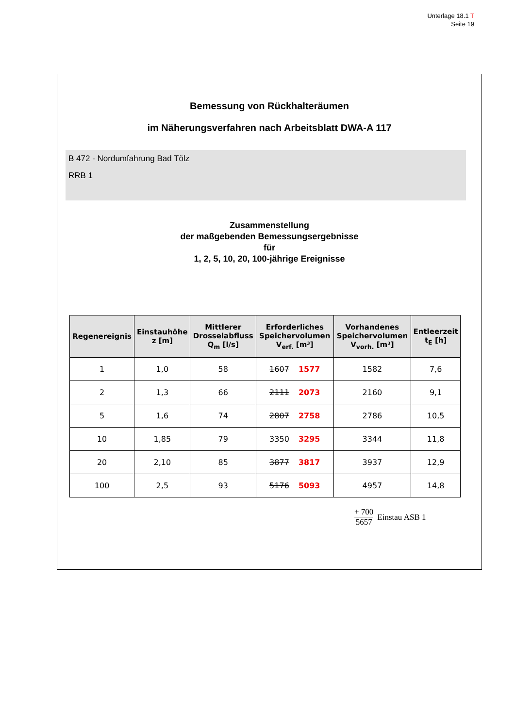Unterlage 18.1 T
Seite 19
Bemessung von Rückhalteräumen
im Näherungsverfahren nach Arbeitsblatt DWA-A 117
B 472 - Nordumfahrung Bad Tölz
RRB 1
Zusammenstellung
der maßgebenden Bemessungsergebnisse
für
1, 2, 5, 10, 20, 100-jährige Ereignisse
| Regenereignis | Einstauhöhe z [m] | Mittlerer Drosselabfluss Q<sub>m</sub> [l/s] | Erforderliches Speichervolumen V<sub>erf.</sub> [m³] | Vorhandenes Speichervolumen V<sub>vorh.</sub> [m³] | Entleerzeit t<sub>E</sub> [h] |
| --- | --- | --- | --- | --- | --- |
| 1 | 1,0 | 58 | 1607 1577 | 1582 | 7,6 |
| 2 | 1,3 | 66 | 2111 2073 | 2160 | 9,1 |
| 5 | 1,6 | 74 | 2807 2758 | 2786 | 10,5 |
| 10 | 1,85 | 79 | 3350 3295 | 3344 | 11,8 |
| 20 | 2,10 | 85 | 3877 3817 | 3937 | 12,9 |
| 100 | 2,5 | 93 | 5176 5093 | 4957 | 14,8 |
+ 700 5657 Einstau ASB 1